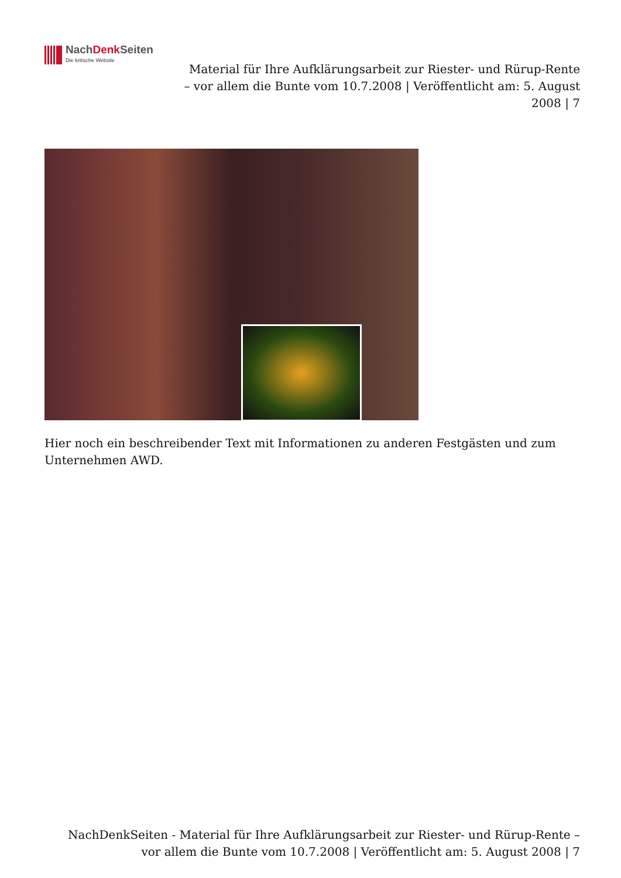NachDenk Seiten
Die kritische Website
Material für Ihre Aufklärungsarbeit zur Riester- und Rürup-Rente – vor allem die Bunte vom 10.7.2008 | Veröffentlicht am: 5. August 2008 | 7
Hier noch ein beschreibender Text mit Informationen zu anderen Festgästen und zum Unternehmen AWD.
NachDenkSeiten - Material für Ihre Aufklärungsarbeit zur Riester- und Rürup-Rente – vor allem die Bunte vom 10.7.2008 | Veröffentlicht am: 5. August 2008 | 7